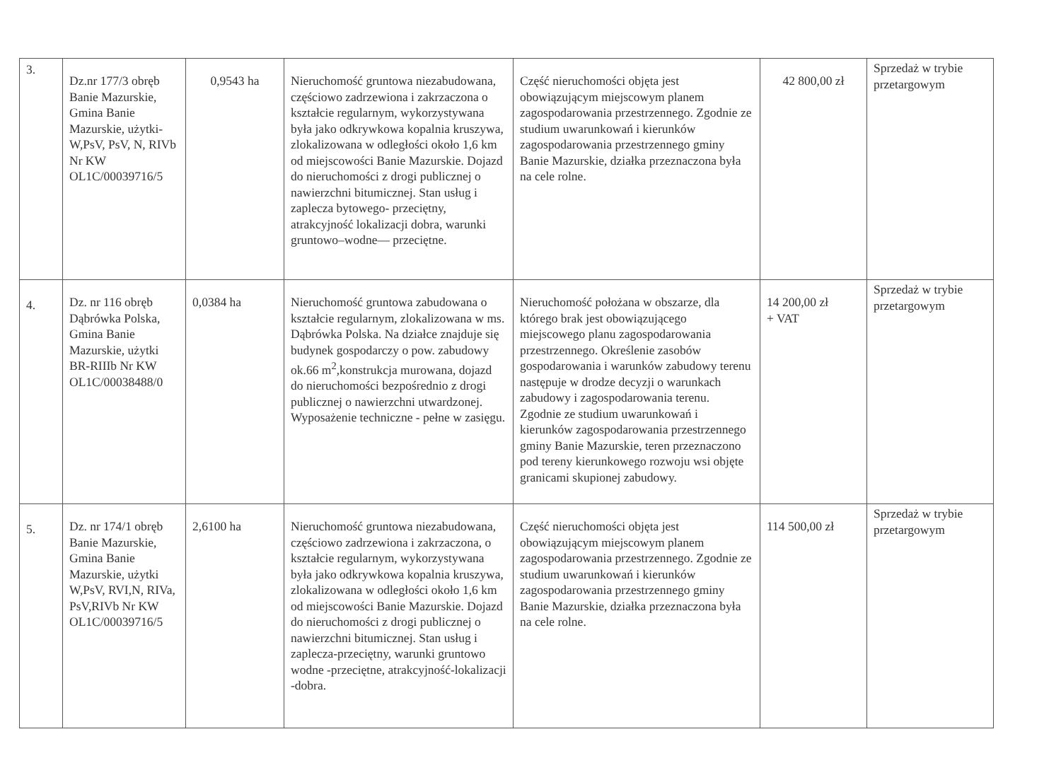| 3. | Dz.nr 177/3 obręb Banie Mazurskie, Gmina Banie Mazurskie, użytki- W,PsV, PsV, N, RIVb Nr KW OL1C/00039716/5 | 0,9543 ha | Nieruchomość gruntowa niezabudowana, częściowo zadrzewiona i zakrzaczona o kształcie regularnym, wykorzystywana była jako odkrywkowa kopalnia kruszywa, zlokalizowana w odległości około 1,6 km od miejscowości Banie Mazurskie. Dojazd do nieruchomości z drogi publicznej o nawierzchni bitumicznej. Stan usług i zaplecza bytowego- przeciętny, atrakcyjność lokalizacji dobra, warunki gruntowo–wodne— przeciętne. | Część nieruchomości objęta jest obowiązującym miejscowym planem zagospodarowania przestrzennego. Zgodnie ze studium uwarunkowań i kierunków zagospodarowania przestrzennego gminy Banie Mazurskie, działka przeznaczona była na cele rolne. | 42 800,00 zł | Sprzedaż w trybie przetargowym |
| 4. | Dz. nr 116 obręb Dąbrówka Polska, Gmina Banie Mazurskie, użytki BR-RIIIb Nr KW OL1C/00038488/0 | 0,0384 ha | Nieruchomość gruntowa zabudowana o kształcie regularnym, zlokalizowana w ms. Dąbrówka Polska. Na działce znajduje się budynek gospodarczy o pow. zabudowy ok.66 m<sup>2</sup>,konstrukcja murowana, dojazd do nieruchomości bezpośrednio z drogi publicznej o nawierzchni utwardzonej. Wyposażenie techniczne - pełne w zasięgu. | Nieruchomość położana w obszarze, dla którego brak jest obowiązującego miejscowego planu zagospodarowania przestrzennego. Określenie zasobów gospodarowania i warunków zabudowy terenu następuje w drodze decyzji o warunkach zabudowy i zagospodarowania terenu. Zgodnie ze studium uwarunkowań i kierunków zagospodarowania przestrzennego gminy Banie Mazurskie, teren przeznaczono pod tereny kierunkowego rozwoju wsi objęte granicami skupionej zabudowy. | 14 200,00 zł + VAT | Sprzedaż w trybie przetargowym |
| 5. | Dz. nr 174/1 obręb Banie Mazurskie, Gmina Banie Mazurskie, użytki W,PsV, RVI,N, RIVa, PsV,RIVb Nr KW OL1C/00039716/5 | 2,6100 ha | Nieruchomość gruntowa niezabudowana, częściowo zadrzewiona i zakrzaczona, o kształcie regularnym, wykorzystywana była jako odkrywkowa kopalnia kruszywa, zlokalizowana w odległości około 1,6 km od miejscowości Banie Mazurskie. Dojazd do nieruchomości z drogi publicznej o nawierzchni bitumicznej. Stan usług i zaplecza-przeciętny, warunki gruntowo wodne -przeciętne, atrakcyjność-lokalizacji -dobra. | Część nieruchomości objęta jest obowiązującym miejscowym planem zagospodarowania przestrzennego. Zgodnie ze studium uwarunkowań i kierunków zagospodarowania przestrzennego gminy Banie Mazurskie, działka przeznaczona była na cele rolne. | 114 500,00 zł | Sprzedaż w trybie przetargowym |